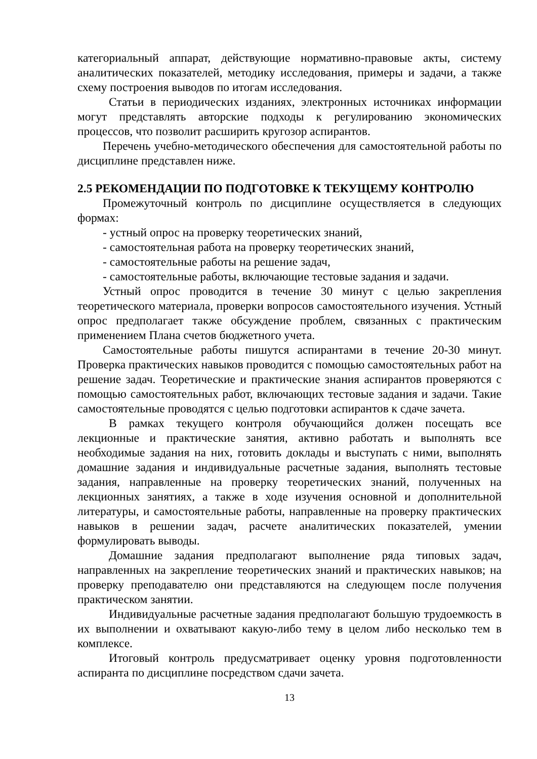категориальный аппарат, действующие нормативно-правовые акты, систему аналитических показателей, методику исследования, примеры и задачи, а также схему построения выводов по итогам исследования.
Статьи в периодических изданиях, электронных источниках информации могут представлять авторские подходы к регулированию экономических процессов, что позволит расширить кругозор аспирантов.
Перечень учебно-методического обеспечения для самостоятельной работы по дисциплине представлен ниже.
2.5 РЕКОМЕНДАЦИИ ПО ПОДГОТОВКЕ К ТЕКУЩЕМУ КОНТРОЛЮ
Промежуточный контроль по дисциплине осуществляется в следующих формах:
- устный опрос на проверку теоретических знаний,
- самостоятельная работа на проверку теоретических знаний,
- самостоятельные работы на решение задач,
- самостоятельные работы, включающие тестовые задания и задачи.
Устный опрос проводится в течение 30 минут с целью закрепления теоретического материала, проверки вопросов самостоятельного изучения. Устный опрос предполагает также обсуждение проблем, связанных с практическим применением Плана счетов бюджетного учета.
Самостоятельные работы пишутся аспирантами в течение 20-30 минут. Проверка практических навыков проводится с помощью самостоятельных работ на решение задач. Теоретические и практические знания аспирантов проверяются с помощью самостоятельных работ, включающих тестовые задания и задачи. Такие самостоятельные проводятся с целью подготовки аспирантов к сдаче зачета.
В рамках текущего контроля обучающийся должен посещать все лекционные и практические занятия, активно работать и выполнять все необходимые задания на них, готовить доклады и выступать с ними, выполнять домашние задания и индивидуальные расчетные задания, выполнять тестовые задания, направленные на проверку теоретических знаний, полученных на лекционных занятиях, а также в ходе изучения основной и дополнительной литературы, и самостоятельные работы, направленные на проверку практических навыков в решении задач, расчете аналитических показателей, умении формулировать выводы.
Домашние задания предполагают выполнение ряда типовых задач, направленных на закрепление теоретических знаний и практических навыков; на проверку преподавателю они представляются на следующем после получения практическом занятии.
Индивидуальные расчетные задания предполагают большую трудоемкость в их выполнении и охватывают какую-либо тему в целом либо несколько тем в комплексе.
Итоговый контроль предусматривает оценку уровня подготовленности аспиранта по дисциплине посредством сдачи зачета.
13